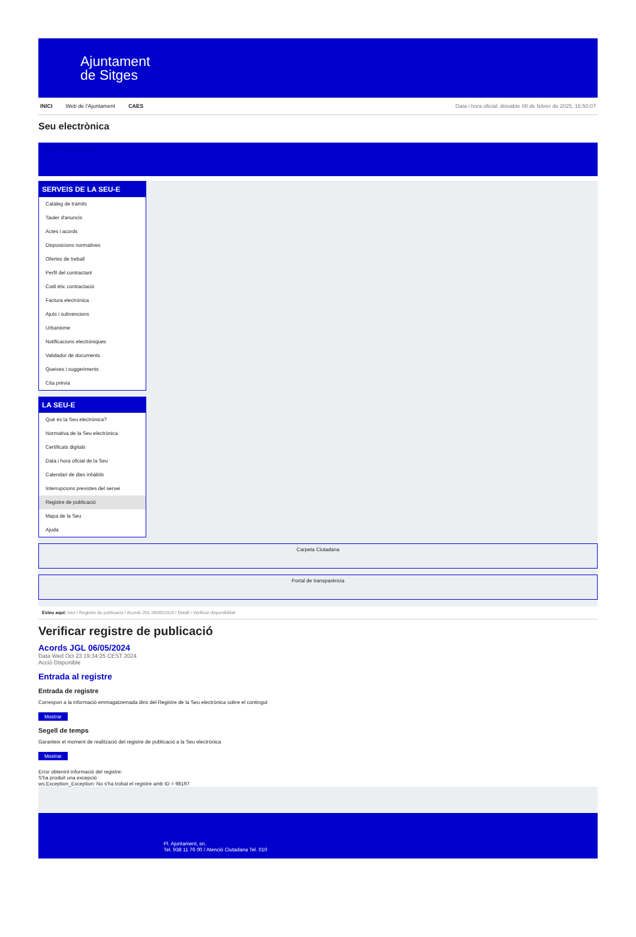Ajuntament
de Sitges
INICI Web de l'Ajuntament CAES Data i hora oficial: dissabte 08 de febrer de 2025, 16:50:07
Seu electrònica
Obtenir còpia autèntica
SERVEIS DE LA SEU-E
Catàleg de tràmits
Tauler d'anuncis
Actes i acords
Disposicions normatives
Ofertes de treball
Perfil del contractant
Codi ètic contractació
Factura electrònica
Ajuts i subvencions
Urbanisme
Notificacions electròniques
Validador de documents
Queixes i suggeriments
Cita prèvia
LA SEU-E
Què és la Seu electrònica?
Normativa de la Seu electrònica
Certificats digitals
Data i hora oficial de la Seu
Calendari de dies inhàbils
Interrupcions previstes del servei
Registre de publicació
Mapa de la Seu
Ajuda
Carpeta Ciutadana
Portal de transparència
Esteu aquí: Inici / Registre de publicació / Acords JGL 06/05/2024 / Detall / Verificar disponibilitat
Verificar registre de publicació
Acords JGL 06/05/2024
Data Wed Oct 23 19:34:25 CEST 2024
Acció Disponible
Entrada al registre
Entrada de registre
Correspon a la informació emmagatzemada dins del Registre de la Seu electrònica sobre el contingut
Mostrar
Segell de temps
Garanteix el moment de realització del registre de publicació a la Seu electrònica
Mostrar
Error obtenint informació del registre:
S'ha produit una excepció
ws.Exception_Exception: No s'ha trobat el registre amb ID = 98197
Pl. Ajuntament, sn.
Tel. 938 11 76 00 / Atenció Ciutadana Tel. 010